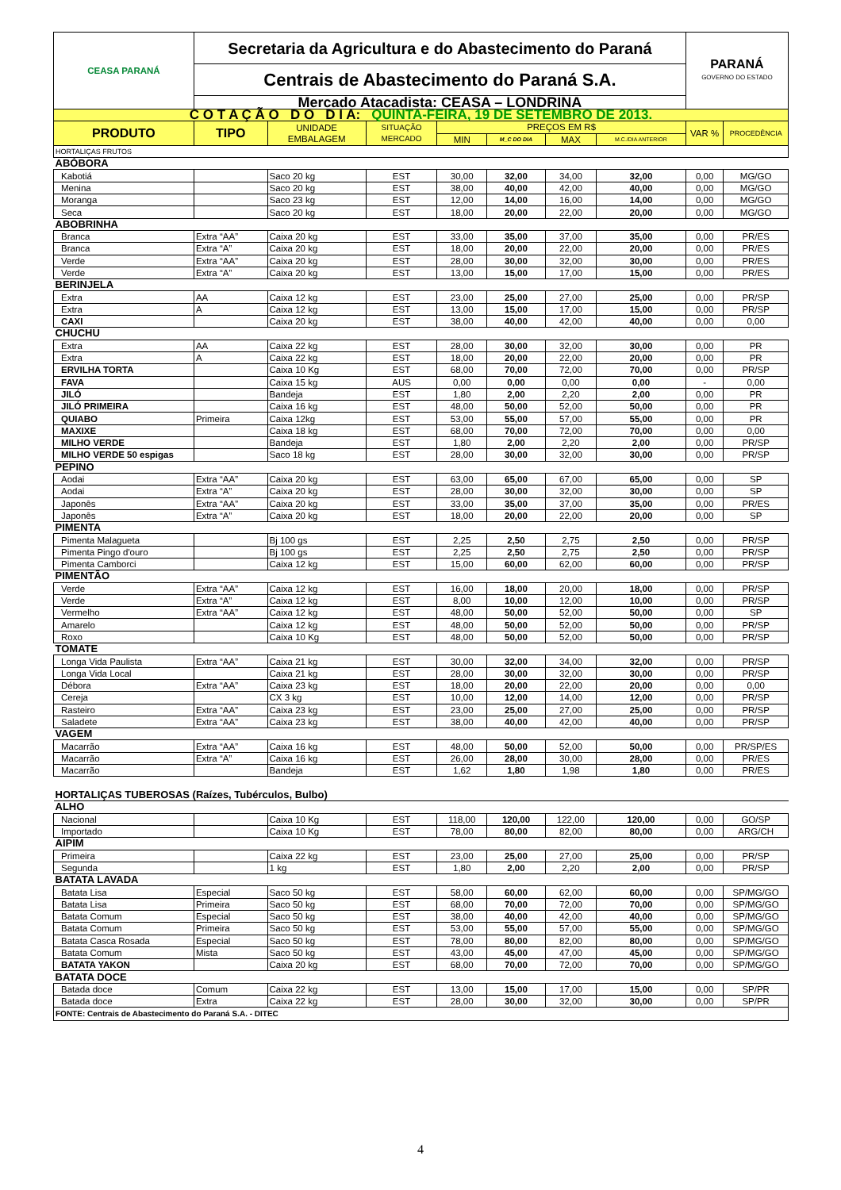| CEASA PARANÁ | Secretaria da Agricultura e do Abastecimento do Paraná | | | | | | | PARANÁ GOVERNO DO ESTADO | |
| | Centrais de Abastecimento do Paraná S.A. | | | | | | | | |
| | Mercado Atacadista: CEASA – LONDRINA | | | | | | | | |
| C O T A Ç Ã O D O D I A: QUINTA-FEIRA, 19 DE SETEMBRO DE 2013. | | | | | | | | | |
| PRODUTO | TIPO | UNIDADE EMBALAGEM | SITUAÇÃO MERCADO | PREÇOS EM R$ | | | | VAR % | PROCEDÊNCIA |
| | | | | MIN | M_C DO DIA | MAX | M.C./DIA ANTERIOR | | |
| HORTALIÇAS FRUTOS | | | | | | | | | |
| ABÓBORA | | | | | | | | | |
| Kabotiá | | Saco 20 kg | EST | 30,00 | 32,00 | 34,00 | 32,00 | 0,00 | MG/GO |
| Menina | | Saco 20 kg | EST | 38,00 | 40,00 | 42,00 | 40,00 | 0,00 | MG/GO |
| Moranga | | Saco 23 kg | EST | 12,00 | 14,00 | 16,00 | 14,00 | 0,00 | MG/GO |
| Seca | | Saco 20 kg | EST | 18,00 | 20,00 | 22,00 | 20,00 | 0,00 | MG/GO |
| ABOBRINHA | | | | | | | | | |
| Branca | Extra “AA” | Caixa 20 kg | EST | 33,00 | 35,00 | 37,00 | 35,00 | 0,00 | PR/ES |
| Branca | Extra “A” | Caixa 20 kg | EST | 18,00 | 20,00 | 22,00 | 20,00 | 0,00 | PR/ES |
| Verde | Extra “AA” | Caixa 20 kg | EST | 28,00 | 30,00 | 32,00 | 30,00 | 0,00 | PR/ES |
| Verde | Extra “A” | Caixa 20 kg | EST | 13,00 | 15,00 | 17,00 | 15,00 | 0,00 | PR/ES |
| BERINJELA | | | | | | | | | |
| Extra | AA | Caixa 12 kg | EST | 23,00 | 25,00 | 27,00 | 25,00 | 0,00 | PR/SP |
| Extra | A | Caixa 12 kg | EST | 13,00 | 15,00 | 17,00 | 15,00 | 0,00 | PR/SP |
| CAXI | | Caixa 20 kg | EST | 38,00 | 40,00 | 42,00 | 40,00 | 0,00 | 0,00 |
| CHUCHU | | | | | | | | | |
| Extra | AA | Caixa 22 kg | EST | 28,00 | 30,00 | 32,00 | 30,00 | 0,00 | PR |
| Extra | A | Caixa 22 kg | EST | 18,00 | 20,00 | 22,00 | 20,00 | 0,00 | PR |
| ERVILHA TORTA | | Caixa 10 Kg | EST | 68,00 | 70,00 | 72,00 | 70,00 | 0,00 | PR/SP |
| FAVA | | Caixa 15 kg | AUS | 0,00 | 0,00 | 0,00 | 0,00 | - | 0,00 |
| JILÓ | | Bandeja | EST | 1,80 | 2,00 | 2,20 | 2,00 | 0,00 | PR |
| JILÓ PRIMEIRA | | Caixa 16 kg | EST | 48,00 | 50,00 | 52,00 | 50,00 | 0,00 | PR |
| QUIABO | Primeira | Caixa 12kg | EST | 53,00 | 55,00 | 57,00 | 55,00 | 0,00 | PR |
| MAXIXE | | Caixa 18 kg | EST | 68,00 | 70,00 | 72,00 | 70,00 | 0,00 | 0,00 |
| MILHO VERDE | | Bandeja | EST | 1,80 | 2,00 | 2,20 | 2,00 | 0,00 | PR/SP |
| MILHO VERDE 50 espigas | | Saco 18 kg | EST | 28,00 | 30,00 | 32,00 | 30,00 | 0,00 | PR/SP |
| PEPINO | | | | | | | | | |
| Aodai | Extra “AA” | Caixa 20 kg | EST | 63,00 | 65,00 | 67,00 | 65,00 | 0,00 | SP |
| Aodai | Extra “A” | Caixa 20 kg | EST | 28,00 | 30,00 | 32,00 | 30,00 | 0,00 | SP |
| Japonês | Extra “AA” | Caixa 20 kg | EST | 33,00 | 35,00 | 37,00 | 35,00 | 0,00 | PR/ES |
| Japonês | Extra “A” | Caixa 20 kg | EST | 18,00 | 20,00 | 22,00 | 20,00 | 0,00 | SP |
| PIMENTA | | | | | | | | | |
| Pimenta Malagueta | | Bj 100 gs | EST | 2,25 | 2,50 | 2,75 | 2,50 | 0,00 | PR/SP |
| Pimenta Pingo d'ouro | | Bj 100 gs | EST | 2,25 | 2,50 | 2,75 | 2,50 | 0,00 | PR/SP |
| Pimenta Camborci | | Caixa 12 kg | EST | 15,00 | 60,00 | 62,00 | 60,00 | 0,00 | PR/SP |
| PIMENTÃO | | | | | | | | | |
| Verde | Extra “AA” | Caixa 12 kg | EST | 16,00 | 18,00 | 20,00 | 18,00 | 0,00 | PR/SP |
| Verde | Extra “A” | Caixa 12 kg | EST | 8,00 | 10,00 | 12,00 | 10,00 | 0,00 | PR/SP |
| Vermelho | Extra “AA” | Caixa 12 kg | EST | 48,00 | 50,00 | 52,00 | 50,00 | 0,00 | SP |
| Amarelo | | Caixa 12 kg | EST | 48,00 | 50,00 | 52,00 | 50,00 | 0,00 | PR/SP |
| Roxo | | Caixa 10 Kg | EST | 48,00 | 50,00 | 52,00 | 50,00 | 0,00 | PR/SP |
| TOMATE | | | | | | | | | |
| Longa Vida Paulista | Extra “AA” | Caixa 21 kg | EST | 30,00 | 32,00 | 34,00 | 32,00 | 0,00 | PR/SP |
| Longa Vida Local | | Caixa 21 kg | EST | 28,00 | 30,00 | 32,00 | 30,00 | 0,00 | PR/SP |
| Débora | Extra “AA” | Caixa 23 kg | EST | 18,00 | 20,00 | 22,00 | 20,00 | 0,00 | 0,00 |
| Cereja | | CX 3 kg | EST | 10,00 | 12,00 | 14,00 | 12,00 | 0,00 | PR/SP |
| Rasteiro | Extra “AA” | Caixa 23 kg | EST | 23,00 | 25,00 | 27,00 | 25,00 | 0,00 | PR/SP |
| Saladete | Extra “AA” | Caixa 23 kg | EST | 38,00 | 40,00 | 42,00 | 40,00 | 0,00 | PR/SP |
| VAGEM | | | | | | | | | |
| Macarrão | Extra “AA” | Caixa 16 kg | EST | 48,00 | 50,00 | 52,00 | 50,00 | 0,00 | PR/SP/ES |
| Macarrão | Extra “A” | Caixa 16 kg | EST | 26,00 | 28,00 | 30,00 | 28,00 | 0,00 | PR/ES |
| Macarrão | | Bandeja | EST | 1,62 | 1,80 | 1,98 | 1,80 | 0,00 | PR/ES |
| HORTALIÇAS TUBEROSAS (Raízes, Tubérculos, Bulbo) | | | | | | | | | |
| ALHO | | | | | | | | | |
| Nacional | | Caixa 10 Kg | EST | 118,00 | 120,00 | 122,00 | 120,00 | 0,00 | GO/SP |
| Importado | | Caixa 10 Kg | EST | 78,00 | 80,00 | 82,00 | 80,00 | 0,00 | ARG/CH |
| AIPIM | | | | | | | | | |
| Primeira | | Caixa 22 kg | EST | 23,00 | 25,00 | 27,00 | 25,00 | 0,00 | PR/SP |
| Segunda | | 1 kg | EST | 1,80 | 2,00 | 2,20 | 2,00 | 0,00 | PR/SP |
| BATATA LAVADA | | | | | | | | | |
| Batata Lisa | Especial | Saco 50 kg | EST | 58,00 | 60,00 | 62,00 | 60,00 | 0,00 | SP/MG/GO |
| Batata Lisa | Primeira | Saco 50 kg | EST | 68,00 | 70,00 | 72,00 | 70,00 | 0,00 | SP/MG/GO |
| Batata Comum | Especial | Saco 50 kg | EST | 38,00 | 40,00 | 42,00 | 40,00 | 0,00 | SP/MG/GO |
| Batata Comum | Primeira | Saco 50 kg | EST | 53,00 | 55,00 | 57,00 | 55,00 | 0,00 | SP/MG/GO |
| Batata Casca Rosada | Especial | Saco 50 kg | EST | 78,00 | 80,00 | 82,00 | 80,00 | 0,00 | SP/MG/GO |
| Batata Comum | Mista | Saco 50 kg | EST | 43,00 | 45,00 | 47,00 | 45,00 | 0,00 | SP/MG/GO |
| BATATA YAKON | | Caixa 20 kg | EST | 68,00 | 70,00 | 72,00 | 70,00 | 0,00 | SP/MG/GO |
| BATATA DOCE | | | | | | | | | |
| Batada doce | Comum | Caixa 22 kg | EST | 13,00 | 15,00 | 17,00 | 15,00 | 0,00 | SP/PR |
| Batada doce | Extra | Caixa 22 kg | EST | 28,00 | 30,00 | 32,00 | 30,00 | 0,00 | SP/PR |
| FONTE: Centrais de Abastecimento do Paraná S.A. - DITEC | | | | | | | | | |
4